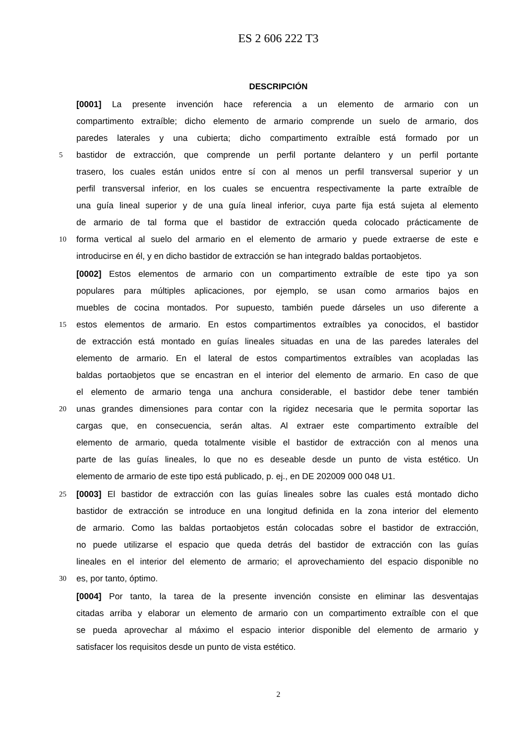ES 2 606 222 T3
DESCRIPCIÓN
[0001] La presente invención hace referencia a un elemento de armario con un
compartimento extraíble; dicho elemento de armario comprende un suelo de armario, dos
paredes laterales y una cubierta; dicho compartimento extraíble está formado por un
5
bastidor de extracción, que comprende un perfil portante delantero y un perfil portante
trasero, los cuales están unidos entre sí con al menos un perfil transversal superior y un
perfil transversal inferior, en los cuales se encuentra respectivamente la parte extraíble de
una guía lineal superior y de una guía lineal inferior, cuya parte fija está sujeta al elemento
de armario de tal forma que el bastidor de extracción queda colocado prácticamente de
10
forma vertical al suelo del armario en el elemento de armario y puede extraerse de este e
introducirse en él, y en dicho bastidor de extracción se han integrado baldas portaobjetos.
[0002] Estos elementos de armario con un compartimento extraíble de este tipo ya son
populares para múltiples aplicaciones, por ejemplo, se usan como armarios bajos en
muebles de cocina montados. Por supuesto, también puede dárseles un uso diferente a
15
estos elementos de armario. En estos compartimentos extraíbles ya conocidos, el bastidor
de extracción está montado en guías lineales situadas en una de las paredes laterales del
elemento de armario. En el lateral de estos compartimentos extraíbles van acopladas las
baldas portaobjetos que se encastran en el interior del elemento de armario. En caso de que
el elemento de armario tenga una anchura considerable, el bastidor debe tener también
20
unas grandes dimensiones para contar con la rigidez necesaria que le permita soportar las
cargas que, en consecuencia, serán altas. Al extraer este compartimento extraíble del
elemento de armario, queda totalmente visible el bastidor de extracción con al menos una
parte de las guías lineales, lo que no es deseable desde un punto de vista estético. Un
elemento de armario de este tipo está publicado, p. ej., en DE 202009 000 048 U1.
25
[0003] El bastidor de extracción con las guías lineales sobre las cuales está montado dicho
bastidor de extracción se introduce en una longitud definida en la zona interior del elemento
de armario. Como las baldas portaobjetos están colocadas sobre el bastidor de extracción,
no puede utilizarse el espacio que queda detrás del bastidor de extracción con las guías
lineales en el interior del elemento de armario; el aprovechamiento del espacio disponible no
30
es, por tanto, óptimo.
[0004] Por tanto, la tarea de la presente invención consiste en eliminar las desventajas
citadas arriba y elaborar un elemento de armario con un compartimento extraíble con el que
se pueda aprovechar al máximo el espacio interior disponible del elemento de armario y
satisfacer los requisitos desde un punto de vista estético.
2